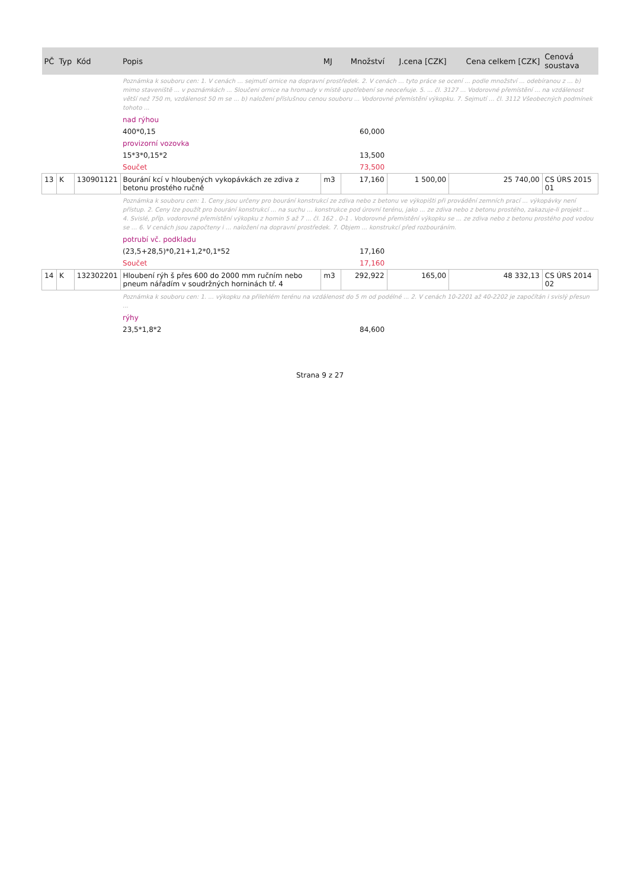| PČ | Typ | Kód | Popis | MJ | Množství | J.cena [CZK] | Cena celkem [CZK] | Cenová soustava |
| --- | --- | --- | --- | --- | --- | --- | --- | --- |
| | | | Poznámka k souboru cen: 1. V cenách ... sejmutí ornice na dopravní prostředek. 2. V cenách ... tyto práce se ocení ... podle množství ... odebíranou z ... b) mimo staveniště ... v poznámkách ... Sloučeni ornice na hromady v místě upotřebení se neoceňuje. 5. ... čl. 3127 ... Vodorovné přemístění ... na vzdálenost větší než 750 m, vzdálenost 50 m se ... b) naložení příslušnou cenou souboru ... Vodorovné přemístění výkopku. 7. Sejmutí ... čl. 3112 Všeobecných podmínek tohoto ... | | | | | |
| | | | nad rýhou | | | | | |
| | | | 400*0,15 | | 60,000 | | | |
| | | | provizorní vozovka | | | | | |
| | | | 15*3*0,15*2 | | 13,500 | | | |
| | | | Součet | | 73,500 | | | |
| 13 | K | 130901121 | Bourání kcí v hloubených vykopávkách ze zdiva z betonu prostého ručně | m3 | 17,160 | 1 500,00 | 25 740,00 | CS ÚRS 2015 01 |
| | | | Poznámka k souboru cen: 1. Ceny jsou určeny pro bourání konstrukcí ze zdiva nebo z betonu ve výkopišti při provádění zemních prací ... výkopávky není přístup. 2. Ceny lze použít pro bourání konstrukcí ... na suchu ... konstrukce pod úrovní terénu, jako ... ze zdiva nebo z betonu prostého, zakazuje-li projekt ... 4. Svislé, příp. vodorovné přemístění výkopku z hornin 5 až 7 ... čl. 162 . 0-1 . Vodorovné přemístění výkopku se ... ze zdiva nebo z betonu prostého pod vodou se ... 6. V cenách jsou započteny i ... naložení na dopravní prostředek. 7. Objem ... konstrukcí před rozbouráním. | | | | | |
| | | | potrubí vč. podkladu | | | | | |
| | | | (23,5+28,5)*0,21+1,2*0,1*52 | | 17,160 | | | |
| | | | Součet | | 17,160 | | | |
| 14 | K | 132302201 | Hloubení rýh š přes 600 do 2000 mm ručním nebo pneum nářadím v soudržných horninách tř. 4 | m3 | 292,922 | 165,00 | 48 332,13 | CS ÚRS 2014 02 |
| | | | Poznámka k souboru cen: 1. ... výkopku na přilehlém terénu na vzdálenost do 5 m od podélné ... 2. V cenách 10-2201 až 40-2202 je započítán i svislý přesun ... | | | | | |
| | | | rýhy | | | | | |
| | | | 23,5*1,8*2 | | 84,600 | | | |
Strana 9 z 27